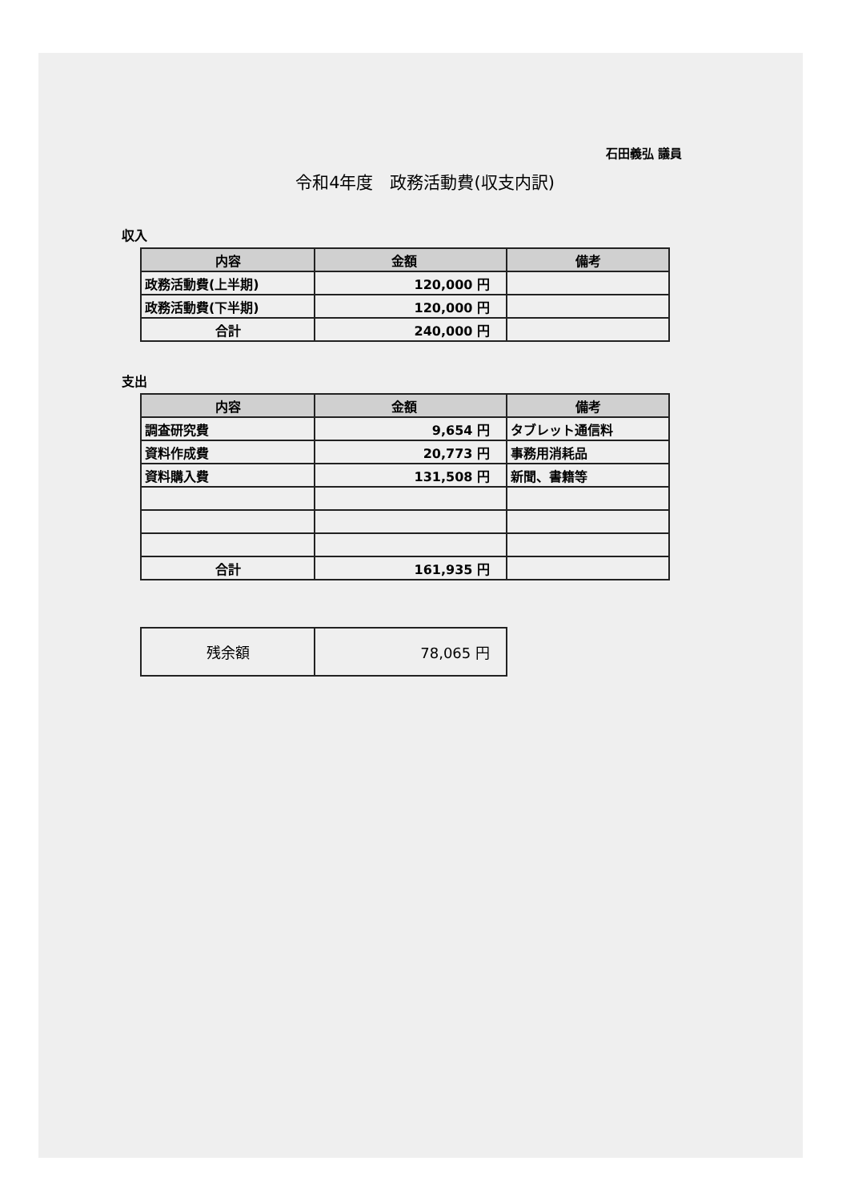石田義弘 議員
令和4年度　政務活動費(収支内訳)
収入
| 内容 | 金額 | 備考 |
| --- | --- | --- |
| 政務活動費(上半期) | 120,000 円 | |
| 政務活動費(下半期) | 120,000 円 | |
| 合計 | 240,000 円 | |
支出
| 内容 | 金額 | 備考 |
| --- | --- | --- |
| 調査研究費 | 9,654 円 | タブレット通信料 |
| 資料作成費 | 20,773 円 | 事務用消耗品 |
| 資料購入費 | 131,508 円 | 新聞、書籍等 |
| 合計 | 161,935 円 | |
| 残余額 | 78,065 円 |